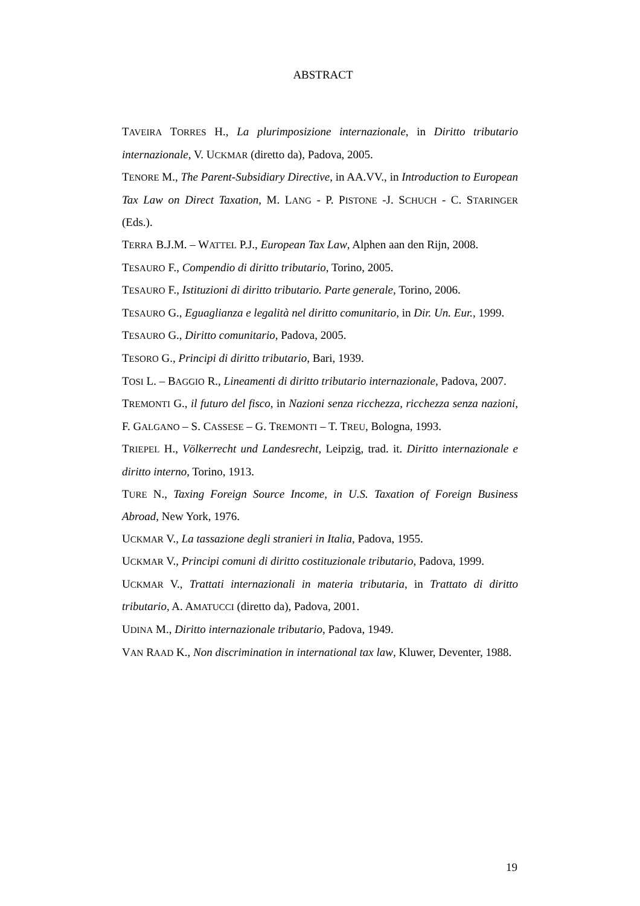ABSTRACT
TAVEIRA TORRES H., La plurimposizione internazionale, in Diritto tributario internazionale, V. UCKMAR (diretto da), Padova, 2005.
TENORE M., The Parent-Subsidiary Directive, in AA.VV., in Introduction to European Tax Law on Direct Taxation, M. LANG - P. PISTONE -J. SCHUCH - C. STARINGER (Eds.).
TERRA B.J.M. – WATTEL P.J., European Tax Law, Alphen aan den Rijn, 2008.
TESAURO F., Compendio di diritto tributario, Torino, 2005.
TESAURO F., Istituzioni di diritto tributario. Parte generale, Torino, 2006.
TESAURO G., Eguaglianza e legalità nel diritto comunitario, in Dir. Un. Eur., 1999.
TESAURO G., Diritto comunitario, Padova, 2005.
TESORO G., Principi di diritto tributario, Bari, 1939.
TOSI L. – BAGGIO R., Lineamenti di diritto tributario internazionale, Padova, 2007.
TREMONTI G., il futuro del fisco, in Nazioni senza ricchezza, ricchezza senza nazioni, F. GALGANO – S. CASSESE – G. TREMONTI – T. TREU, Bologna, 1993.
TRIEPEL H., Völkerrecht und Landesrecht, Leipzig, trad. it. Diritto internazionale e diritto interno, Torino, 1913.
TURE N., Taxing Foreign Source Income, in U.S. Taxation of Foreign Business Abroad, New York, 1976.
UCKMAR V., La tassazione degli stranieri in Italia, Padova, 1955.
UCKMAR V., Principi comuni di diritto costituzionale tributario, Padova, 1999.
UCKMAR V., Trattati internazionali in materia tributaria, in Trattato di diritto tributario, A. AMATUCCI (diretto da), Padova, 2001.
UDINA M., Diritto internazionale tributario, Padova, 1949.
VAN RAAD K., Non discrimination in international tax law, Kluwer, Deventer, 1988.
19